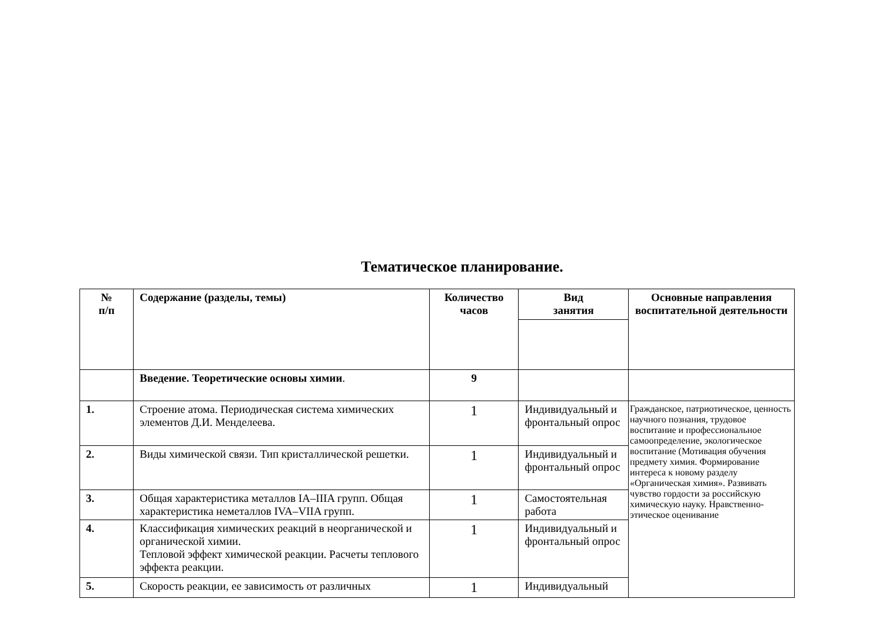Тематическое планирование.
| № п/п | Содержание (разделы, темы) | Количество часов | Вид занятия | Основные направления воспитательной деятельности |
| --- | --- | --- | --- | --- |
| | Введение. Теоретические основы химии . | 9 | | |
| 1. | Строение атома. Периодическая система химических элементов Д.И. Менделеева. | 1 | Индивидуальный и фронтальный опрос | Гражданское, патриотическое, ценность научного познания, трудовое воспитание и профессиональное самоопределение, экологическое воспитание (Мотивация обучения предмету химия. Формирование интереса к новому разделу «Органическая химия». Развивать чувство гордости за российскую химическую науку. Нравственно-этическое оценивание |
| 2. | Виды химической связи. Тип кристаллической решетки. | 1 | Индивидуальный и фронтальный опрос | |
| 3. | Общая характеристика металлов IA–IIIA групп. Общая характеристика неметаллов IVA–VIIA групп. | 1 | Самостоятельная работа | |
| 4. | Классификация химических реакций в неорганической и органической химии. Тепловой эффект химической реакции. Расчеты теплового эффекта реакции. | 1 | Индивидуальный и фронтальный опрос | |
| 5. | Скорость реакции, ее зависимость от различных | 1 | Индивидуальный | |